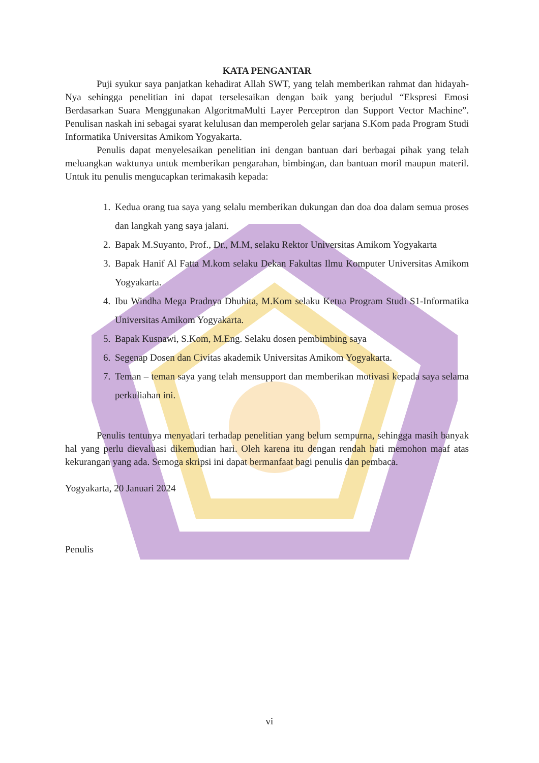KATA PENGANTAR
Puji syukur saya panjatkan kehadirat Allah SWT, yang telah memberikan rahmat dan hidayah-Nya sehingga penelitian ini dapat terselesaikan dengan baik yang berjudul “Ekspresi Emosi Berdasarkan Suara Menggunakan AlgoritmaMulti Layer Perceptron dan Support Vector Machine”. Penulisan naskah ini sebagai syarat kelulusan dan memperoleh gelar sarjana S.Kom pada Program Studi Informatika Universitas Amikom Yogyakarta.
Penulis dapat menyelesaikan penelitian ini dengan bantuan dari berbagai pihak yang telah meluangkan waktunya untuk memberikan pengarahan, bimbingan, dan bantuan moril maupun materil. Untuk itu penulis mengucapkan terimakasih kepada:
1. Kedua orang tua saya yang selalu memberikan dukungan dan doa doa dalam semua proses dan langkah yang saya jalani.
2. Bapak M.Suyanto, Prof., Dr., M.M, selaku Rektor Universitas Amikom Yogyakarta
3. Bapak Hanif Al Fatta M.kom selaku Dekan Fakultas Ilmu Komputer Universitas Amikom Yogyakarta.
4. Ibu Windha Mega Pradnya Dhuhita, M.Kom selaku Ketua Program Studi S1-Informatika Universitas Amikom Yogyakarta.
5. Bapak Kusnawi, S.Kom, M.Eng. Selaku dosen pembimbing saya
6. Segenap Dosen dan Civitas akademik Universitas Amikom Yogyakarta.
7. Teman – teman saya yang telah mensupport dan memberikan motivasi kepada saya selama perkuliahan ini.
Penulis tentunya menyadari terhadap penelitian yang belum sempurna, sehingga masih banyak hal yang perlu dievaluasi dikemudian hari. Oleh karena itu dengan rendah hati memohon maaf atas kekurangan yang ada. Semoga skripsi ini dapat bermanfaat bagi penulis dan pembaca.
Yogyakarta, 20 Januari 2024
Penulis
vi